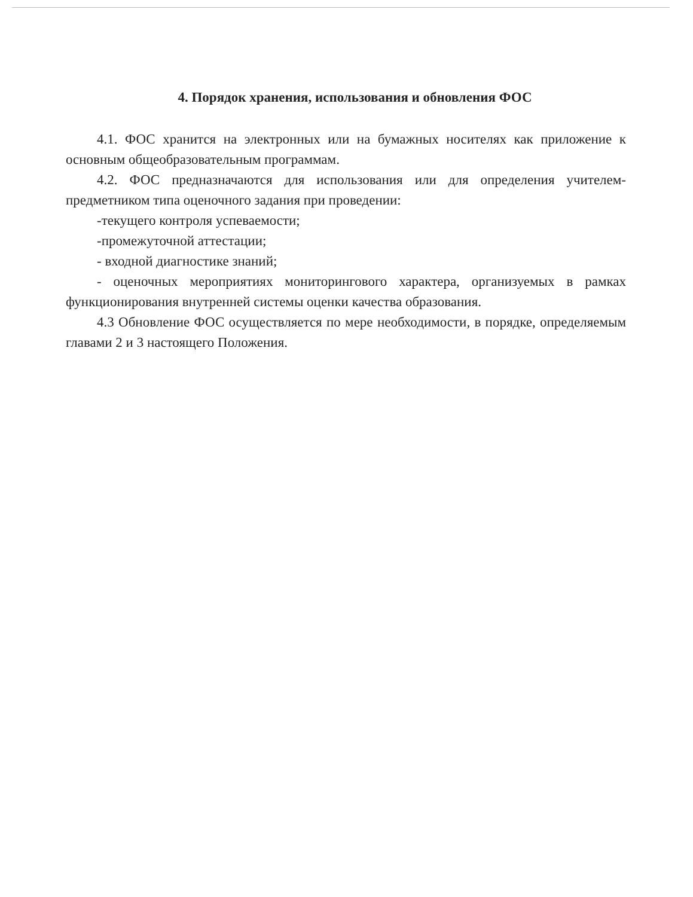4. Порядок хранения, использования и обновления ФОС
4.1. ФОС хранится на электронных или на бумажных носителях как приложение к основным общеобразовательным программам.
4.2. ФОС предназначаются для использования или для определения учителем-предметником типа оценочного задания при проведении:
-текущего контроля успеваемости;
-промежуточной аттестации;
- входной диагностике знаний;
- оценочных мероприятиях мониторингового характера, организуемых в рамках функционирования внутренней системы оценки качества образования.
4.3 Обновление ФОС осуществляется по мере необходимости, в порядке, определяемым главами 2 и 3 настоящего Положения.